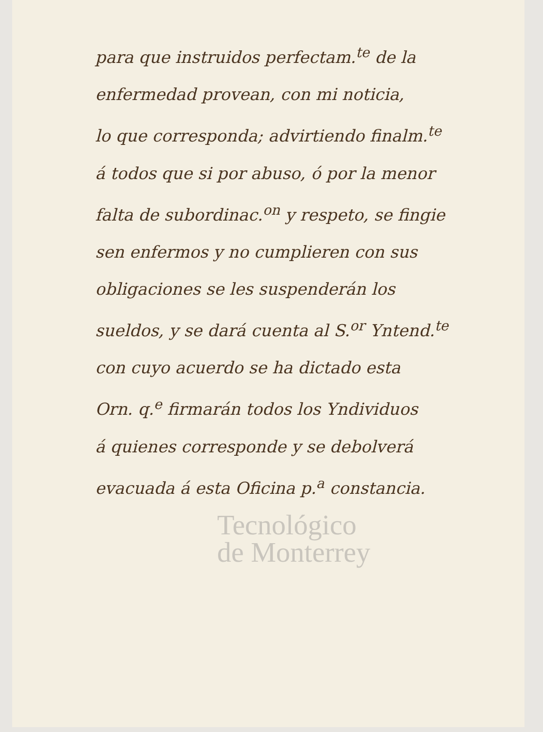para que instruidos perfectam.<sup>te</sup> de la
enfermedad provean, con mi noticia,
lo que corresponda; advirtiendo finalm.<sup>te</sup>
á todos que si por abuso, ó por la menor
falta de subordinac.<sup>on</sup> y respeto, se fingie
sen enfermos y no cumplieren con sus
obligaciones se les suspenderán los
sueldos, y se dará cuenta al S.<sup>or</sup> Yntend.<sup>te</sup>
con cuyo acuerdo se ha dictado esta
Orn. q.<sup>e</sup> firmarán todos los Yndividuos
á quienes corresponde y se debolverá
evacuada á esta Oficina p.<sup>a</sup> constancia.
Tecnológico
de Monterrey